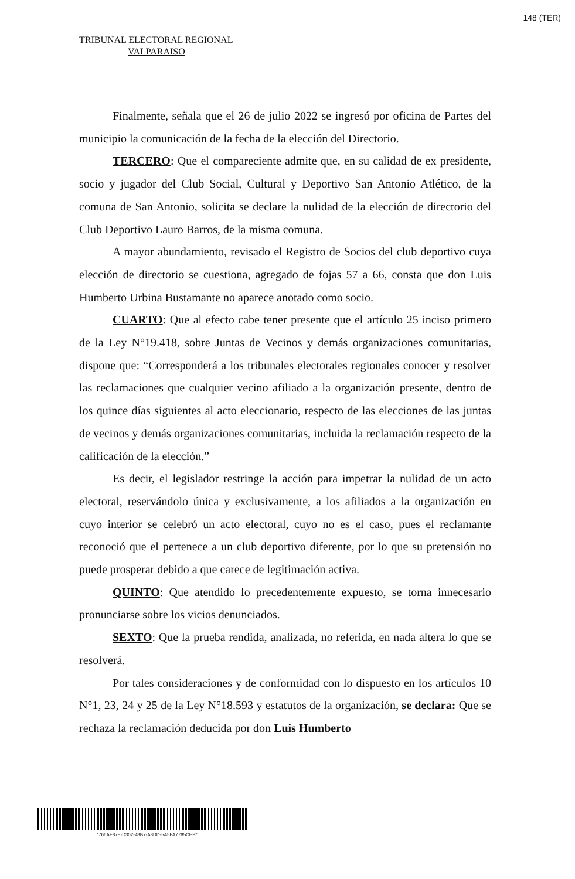148 (TER)
TRIBUNAL ELECTORAL REGIONAL
VALPARAISO
Finalmente, señala que el 26 de julio 2022 se ingresó por oficina de Partes del municipio la comunicación de la fecha de la elección del Directorio.
TERCERO: Que el compareciente admite que, en su calidad de ex presidente, socio y jugador del Club Social, Cultural y Deportivo San Antonio Atlético, de la comuna de San Antonio, solicita se declare la nulidad de la elección de directorio del Club Deportivo Lauro Barros, de la misma comuna.
A mayor abundamiento, revisado el Registro de Socios del club deportivo cuya elección de directorio se cuestiona, agregado de fojas 57 a 66, consta que don Luis Humberto Urbina Bustamante no aparece anotado como socio.
CUARTO: Que al efecto cabe tener presente que el artículo 25 inciso primero de la Ley N°19.418, sobre Juntas de Vecinos y demás organizaciones comunitarias, dispone que: “Corresponderá a los tribunales electorales regionales conocer y resolver las reclamaciones que cualquier vecino afiliado a la organización presente, dentro de los quince días siguientes al acto eleccionario, respecto de las elecciones de las juntas de vecinos y demás organizaciones comunitarias, incluida la reclamación respecto de la calificación de la elección.”
Es decir, el legislador restringe la acción para impetrar la nulidad de un acto electoral, reservándolo única y exclusivamente, a los afiliados a la organización en cuyo interior se celebró un acto electoral, cuyo no es el caso, pues el reclamante reconoció que el pertenece a un club deportivo diferente, por lo que su pretensión no puede prosperar debido a que carece de legitimación activa.
QUINTO: Que atendido lo precedentemente expuesto, se torna innecesario pronunciarse sobre los vicios denunciados.
SEXTO: Que la prueba rendida, analizada, no referida, en nada altera lo que se resolverá.
Por tales consideraciones y de conformidad con lo dispuesto en los artículos 10 N°1, 23, 24 y 25 de la Ley N°18.593 y estatutos de la organización, se declara: Que se rechaza la reclamación deducida por don Luis Humberto
*766AF87F-D302-48B7-A8DD-5A5FA7785CEB*